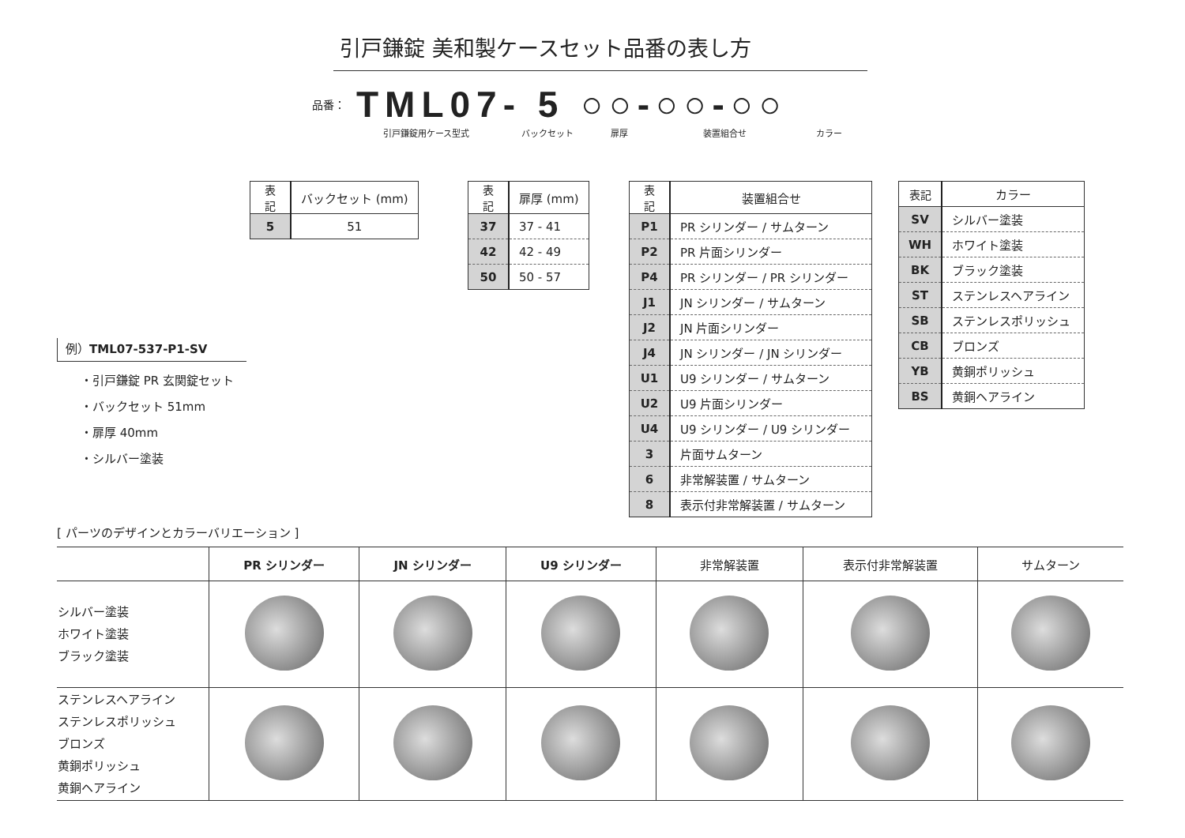引戸鎌錠 美和製ケースセット品番の表し方
品番： TML07- 5 ○○-○○-○○
引戸鎌錠用ケース型式 バックセット 扉厚 装置組合せ カラー
| 表記 | バックセット (mm) |
| --- | --- |
| 5 | 51 |
| 表記 | 扉厚 (mm) |
| --- | --- |
| 37 | 37 - 41 |
| 42 | 42 - 49 |
| 50 | 50 - 57 |
| 表記 | 装置組合せ |
| --- | --- |
| P1 | PR シリンダー / サムターン |
| P2 | PR 片面シリンダー |
| P4 | PR シリンダー / PR シリンダー |
| J1 | JN シリンダー / サムターン |
| J2 | JN 片面シリンダー |
| J4 | JN シリンダー / JN シリンダー |
| U1 | U9 シリンダー / サムターン |
| U2 | U9 片面シリンダー |
| U4 | U9 シリンダー / U9 シリンダー |
| 3 | 片面サムターン |
| 6 | 非常解装置 / サムターン |
| 8 | 表示付非常解装置 / サムターン |
| 表記 | カラー |
| --- | --- |
| SV | シルバー塗装 |
| WH | ホワイト塗装 |
| BK | ブラック塗装 |
| ST | ステンレスヘアライン |
| SB | ステンレスポリッシュ |
| CB | ブロンズ |
| YB | 黄銅ポリッシュ |
| BS | 黄銅ヘアライン |
例）TML07-537-P1-SV
・引戸鎌錠 PR 玄関錠セット
・バックセット 51mm
・扉厚 40mm
・シルバー塗装
[ パーツのデザインとカラーバリエーション ]
| | PR シリンダー | JN シリンダー | U9 シリンダー | 非常解装置 | 表示付非常解装置 | サムターン |
| --- | --- | --- | --- | --- | --- | --- |
| シルバー塗装 ホワイト塗装 ブラック塗装 | | | | | | |
| ステンレスヘアライン ステンレスポリッシュ ブロンズ 黄銅ポリッシュ 黄銅ヘアライン | | | | | | |